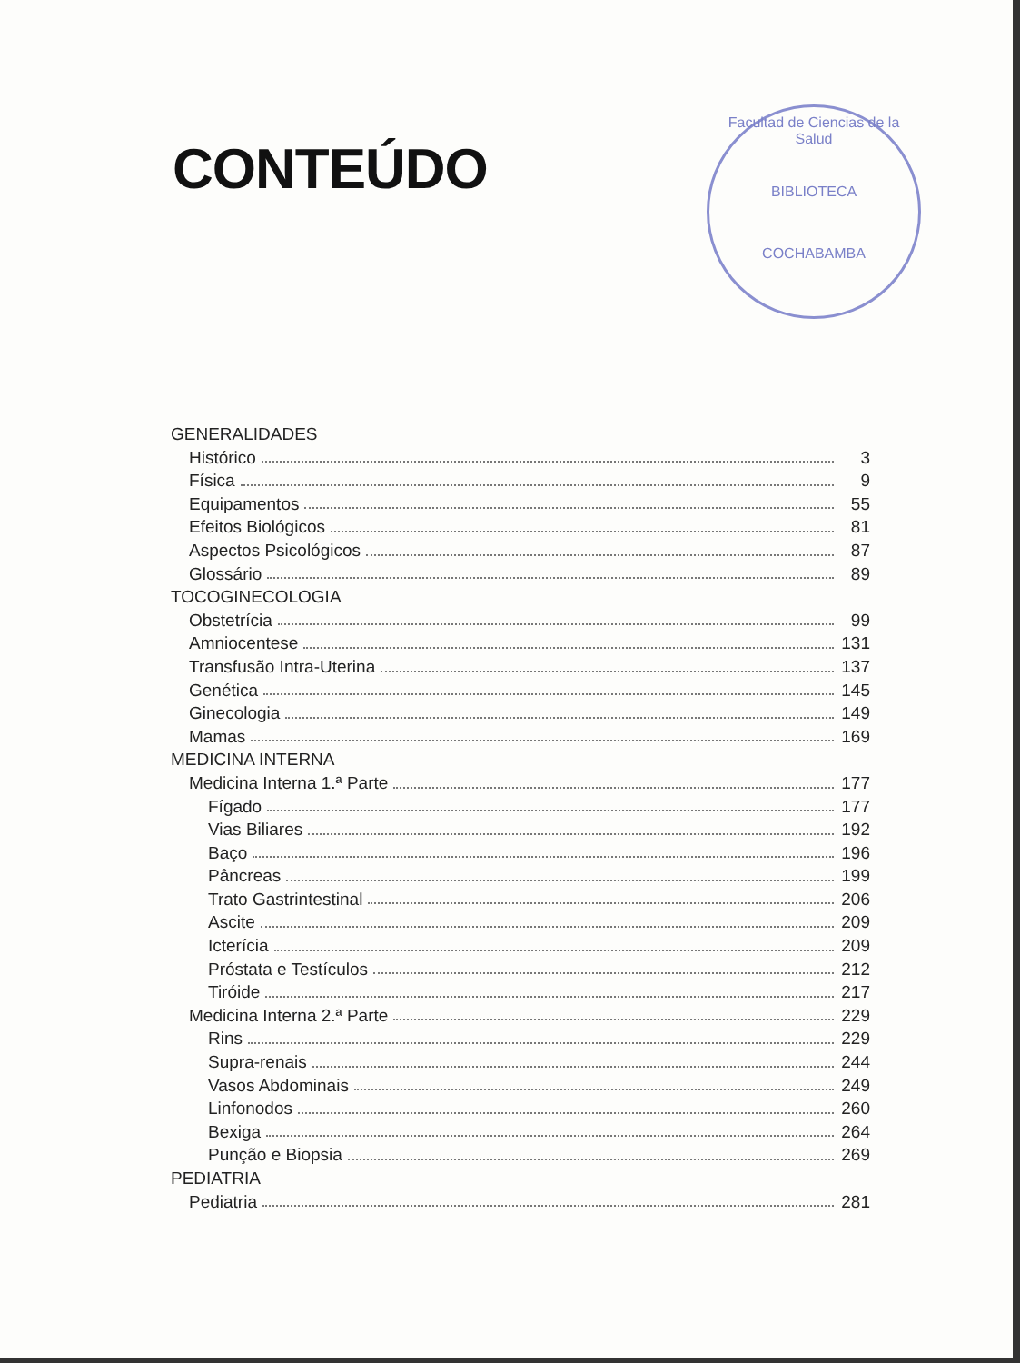CONTEÚDO
Facultad de Ciencias de la Salud
BIBLIOTECA
COCHABAMBA
GENERALIDADES
Histórico 3
Física 9
Equipamentos 55
Efeitos Biológicos 81
Aspectos Psicológicos 87
Glossário 89
TOCOGINECOLOGIA
Obstetrícia 99
Amniocentese 131
Transfusão Intra-Uterina 137
Genética 145
Ginecologia 149
Mamas 169
MEDICINA INTERNA
Medicina Interna 1.ª Parte 177
Fígado 177
Vias Biliares 192
Baço 196
Pâncreas 199
Trato Gastrintestinal 206
Ascite 209
Icterícia 209
Próstata e Testículos 212
Tiróide 217
Medicina Interna 2.ª Parte 229
Rins 229
Supra-renais 244
Vasos Abdominais 249
Linfonodos 260
Bexiga 264
Punção e Biopsia 269
PEDIATRIA
Pediatria 281